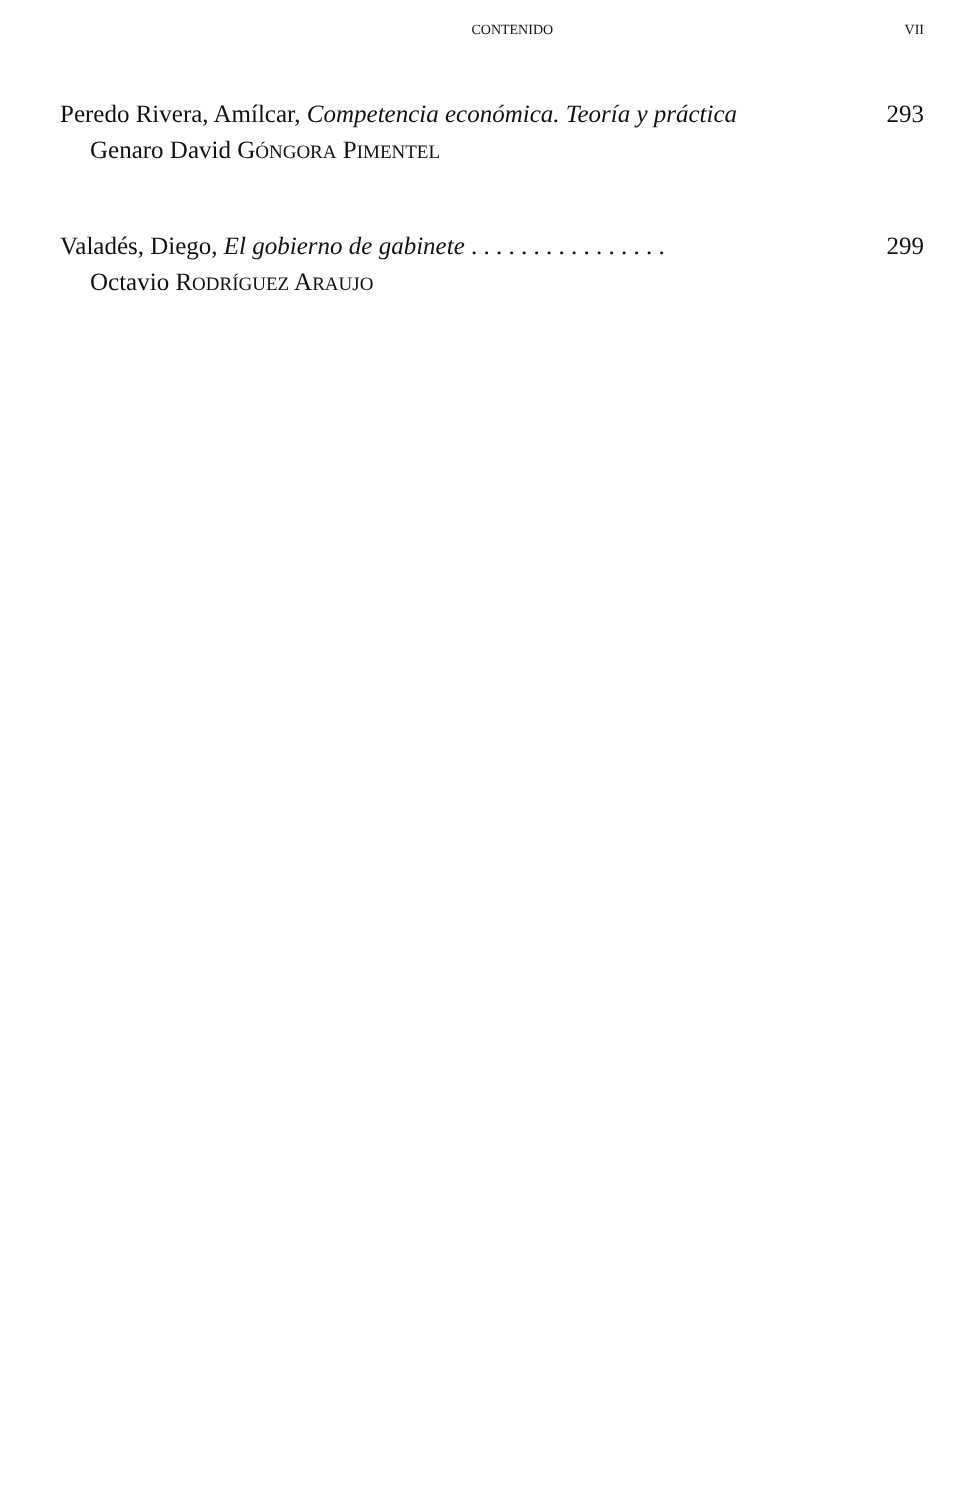CONTENIDO VII
Peredo Rivera, Amílcar, Competencia económica. Teoría y práctica 293
Genaro David GÓNGORA PIMENTEL
Valadés, Diego, El gobierno de gabinete . . . . . . . . . . . . . . . . 299
Octavio RODRÍGUEZ ARAUJO